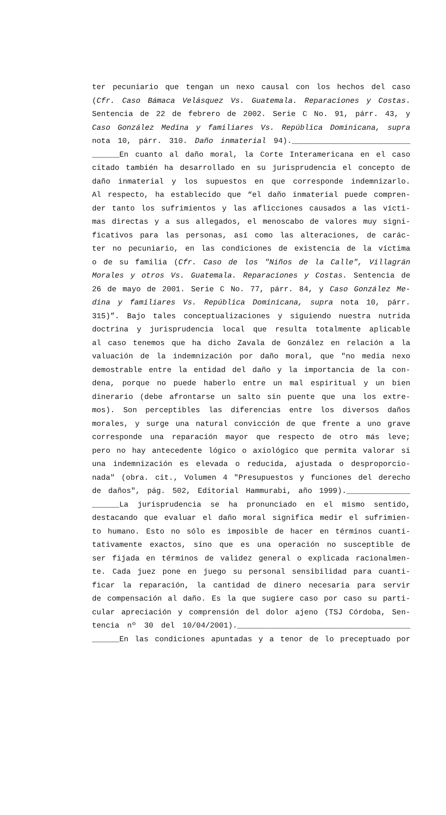ter pecuniario que tengan un nexo causal con los hechos del caso
(Cfr. Caso Bámaca Velásquez Vs. Guatemala. Reparaciones y Costas.
Sentencia de 22 de febrero de 2002. Serie C No. 91, párr. 43, y
Caso González Medina y familiares Vs. República Dominicana, supra
nota 10, párr. 310. Daño inmaterial 94).__________________________
______En cuanto al daño moral, la Corte Interamericana en el caso
citado también ha desarrollado en su jurisprudencia el concepto de
daño inmaterial y los supuestos en que corresponde indemnizarlo.
Al respecto, ha establecido que “el daño inmaterial puede compren-
der tanto los sufrimientos y las aflicciones causados a las vícti-
mas directas y a sus allegados, el menoscabo de valores muy signi-
ficativos para las personas, así como las alteraciones, de carác-
ter no pecuniario, en las condiciones de existencia de la víctima
o de su familia (Cfr. Caso de los "Niños de la Calle", Villagrán
Morales y otros Vs. Guatemala. Reparaciones y Costas. Sentencia de
26 de mayo de 2001. Serie C No. 77, párr. 84, y Caso González Me-
dina y familiares Vs. República Dominicana, supra nota 10, párr.
315)”. Bajo tales conceptualizaciones y siguiendo nuestra nutrida
doctrina y jurisprudencia local que resulta totalmente aplicable
al caso tenemos que ha dicho Zavala de González en relación a la
valuación de la indemnización por daño moral, que "no media nexo
demostrable entre la entidad del daño y la importancia de la con-
dena, porque no puede haberlo entre un mal espiritual y un bien
dinerario (debe afrontarse un salto sin puente que una los extre-
mos). Son perceptibles las diferencias entre los diversos daños
morales, y surge una natural convicción de que frente a uno grave
corresponde una reparación mayor que respecto de otro más leve;
pero no hay antecedente lógico o axiológico que permita valorar si
una indemnización es elevada o reducida, ajustada o desproporcio-
nada" (obra. cit., Volumen 4 "Presupuestos y funciones del derecho
de daños", pág. 502, Editorial Hammurabi, año 1999).______________
______La jurisprudencia se ha pronunciado en el mismo sentido,
destacando que evaluar el daño moral significa medir el sufrimien-
to humano. Esto no sólo es imposible de hacer en términos cuanti-
tativamente exactos, sino que es una operación no susceptible de
ser fijada en términos de validez general o explicada racionalmen-
te. Cada juez pone en juego su personal sensibilidad para cuanti-
ficar la reparación, la cantidad de dinero necesaria para servir
de compensación al daño. Es la que sugiere caso por caso su parti-
cular apreciación y comprensión del dolor ajeno (TSJ Córdoba, Sen-
tencia nº 30 del 10/04/2001).______________________________________
______En las condiciones apuntadas y a tenor de lo preceptuado por